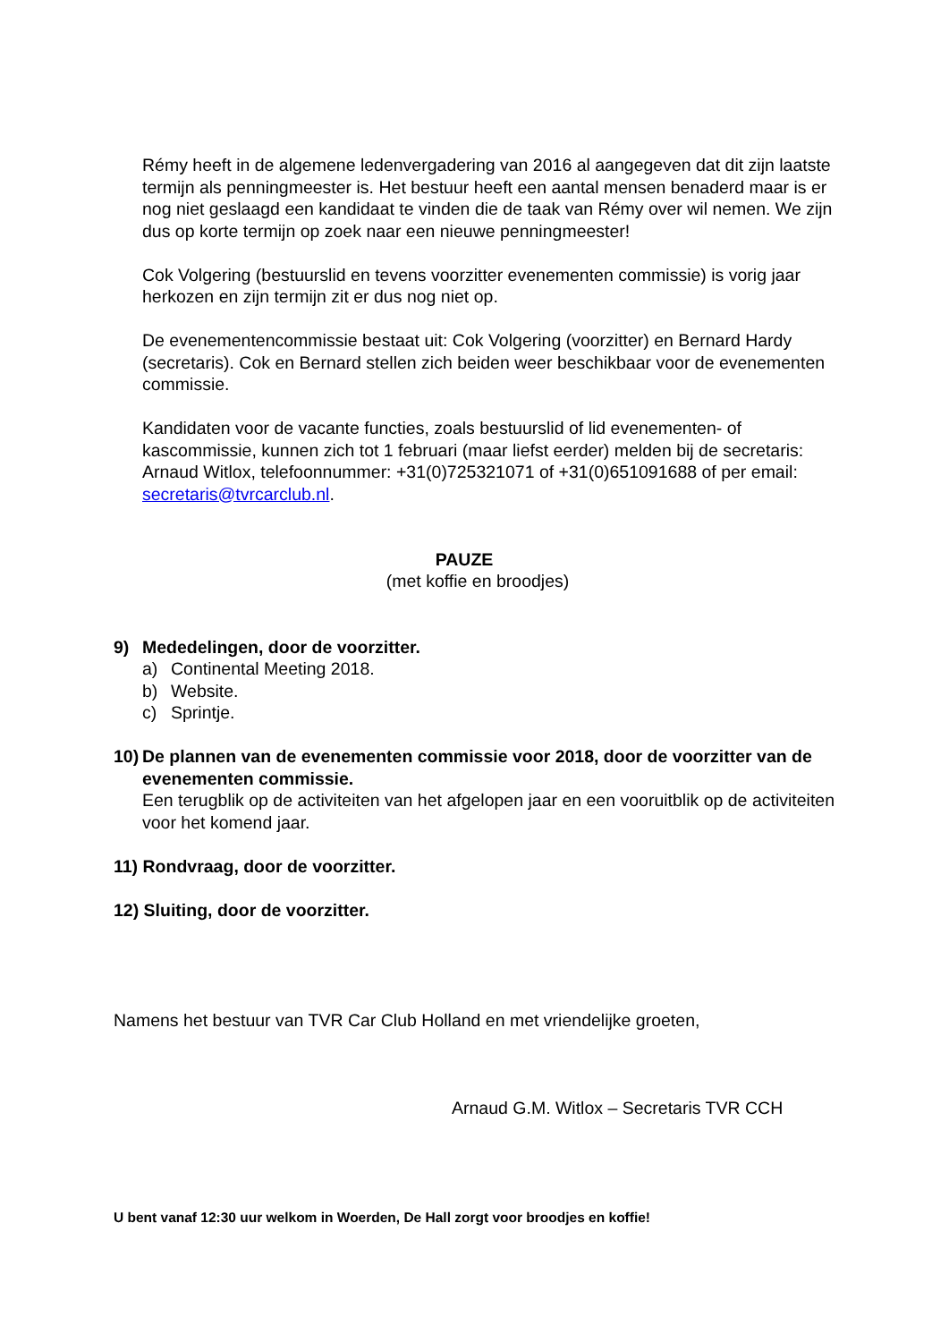Rémy heeft in de algemene ledenvergadering van 2016 al aangegeven dat dit zijn laatste termijn als penningmeester is. Het bestuur heeft een aantal mensen benaderd maar is er nog niet geslaagd een kandidaat te vinden die de taak van Rémy over wil nemen. We zijn dus op korte termijn op zoek naar een nieuwe penningmeester!
Cok Volgering (bestuurslid en tevens voorzitter evenementen commissie) is vorig jaar herkozen en zijn termijn zit er dus nog niet op.
De evenementencommissie bestaat uit: Cok Volgering (voorzitter) en Bernard Hardy (secretaris). Cok en Bernard stellen zich beiden weer beschikbaar voor de evenementen commissie.
Kandidaten voor de vacante functies, zoals bestuurslid of lid evenementen- of kascommissie, kunnen zich tot 1 februari (maar liefst eerder) melden bij de secretaris: Arnaud Witlox, telefoonnummer: +31(0)725321071 of +31(0)651091688 of per email: secretaris@tvrcarclub.nl.
PAUZE
(met koffie en broodjes)
9) Mededelingen, door de voorzitter.
a) Continental Meeting 2018.
b) Website.
c) Sprintje.
10) De plannen van de evenementen commissie voor 2018, door de voorzitter van de evenementen commissie.
Een terugblik op de activiteiten van het afgelopen jaar en een vooruitblik op de activiteiten voor het komend jaar.
11) Rondvraag, door de voorzitter.
12) Sluiting, door de voorzitter.
Namens het bestuur van TVR Car Club Holland en met vriendelijke groeten,
Arnaud G.M. Witlox – Secretaris TVR CCH
U bent vanaf 12:30 uur welkom in Woerden, De Hall zorgt voor broodjes en koffie!